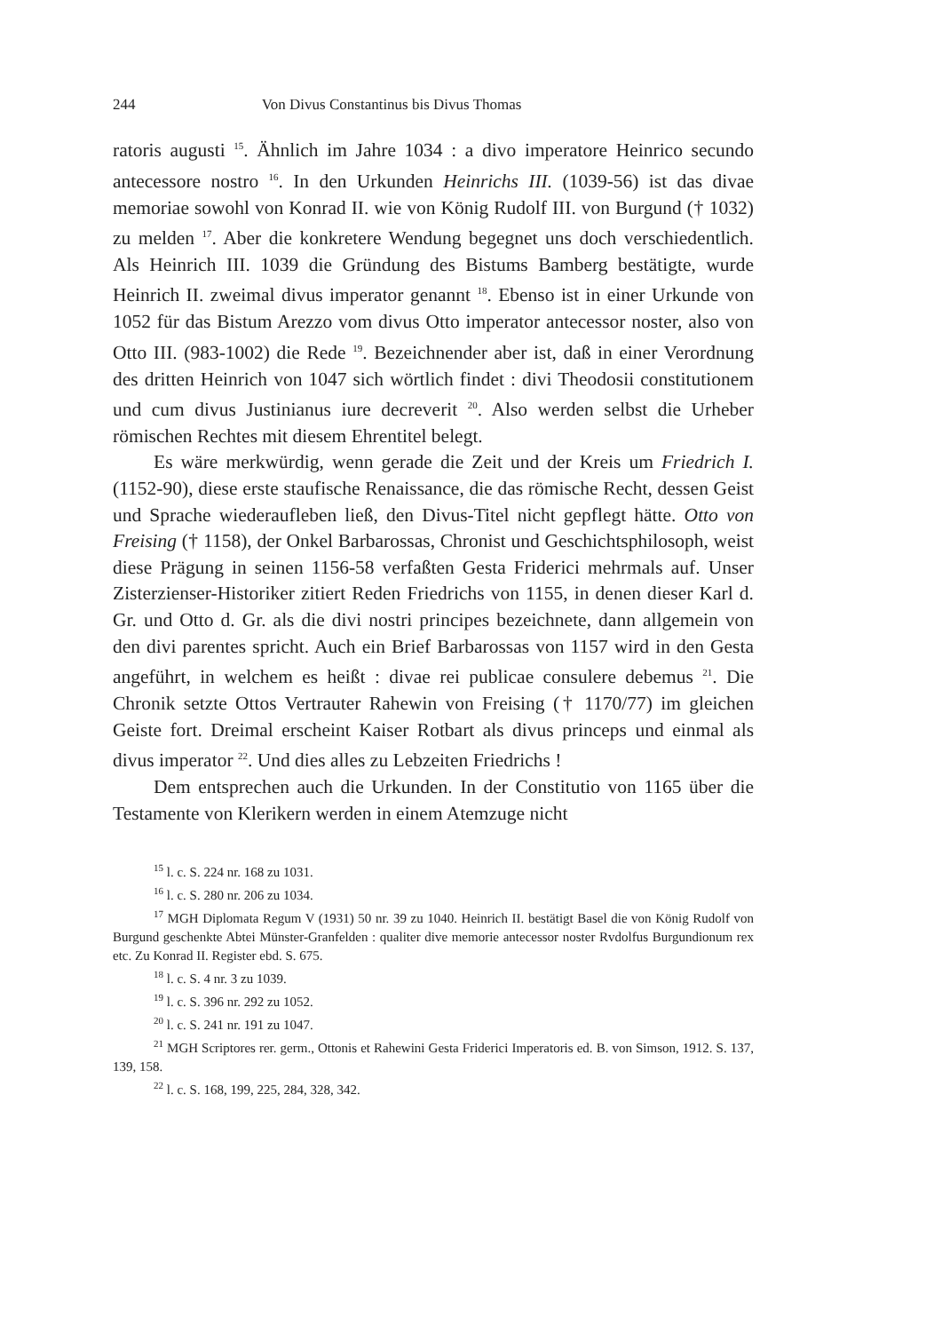244 Von Divus Constantinus bis Divus Thomas
ratoris augusti <sup>15</sup>. Ähnlich im Jahre 1034 : a divo imperatore Heinrico secundo antecessore nostro <sup>16</sup>. In den Urkunden Heinrichs III. (1039-56) ist das divae memoriae sowohl von Konrad II. wie von König Rudolf III. von Burgund († 1032) zu melden <sup>17</sup>. Aber die konkretere Wendung begegnet uns doch verschiedentlich. Als Heinrich III. 1039 die Gründung des Bistums Bamberg bestätigte, wurde Heinrich II. zweimal divus imperator genannt <sup>18</sup>. Ebenso ist in einer Urkunde von 1052 für das Bistum Arezzo vom divus Otto imperator antecessor noster, also von Otto III. (983-1002) die Rede <sup>19</sup>. Bezeichnender aber ist, daß in einer Verordnung des dritten Heinrich von 1047 sich wörtlich findet : divi Theodosii constitutionem und cum divus Justinianus iure decreverit <sup>20</sup>. Also werden selbst die Urheber römischen Rechtes mit diesem Ehrentitel belegt.
Es wäre merkwürdig, wenn gerade die Zeit und der Kreis um Friedrich I. (1152-90), diese erste staufische Renaissance, die das römische Recht, dessen Geist und Sprache wiederaufleben ließ, den Divus-Titel nicht gepflegt hätte. Otto von Freising († 1158), der Onkel Barbarossas, Chronist und Geschichtsphilosoph, weist diese Prägung in seinen 1156-58 verfaßten Gesta Friderici mehrmals auf. Unser Zisterzienser-Historiker zitiert Reden Friedrichs von 1155, in denen dieser Karl d. Gr. und Otto d. Gr. als die divi nostri principes bezeichnete, dann allgemein von den divi parentes spricht. Auch ein Brief Barbarossas von 1157 wird in den Gesta angeführt, in welchem es heißt : divae rei publicae consulere debemus <sup>21</sup>. Die Chronik setzte Ottos Vertrauter Rahewin von Freising († 1170/77) im gleichen Geiste fort. Dreimal erscheint Kaiser Rotbart als divus princeps und einmal als divus imperator <sup>22</sup>. Und dies alles zu Lebzeiten Friedrichs !
Dem entsprechen auch die Urkunden. In der Constitutio von 1165 über die Testamente von Klerikern werden in einem Atemzuge nicht
<sup>15</sup> l. c. S. 224 nr. 168 zu 1031.
<sup>16</sup> l. c. S. 280 nr. 206 zu 1034.
<sup>17</sup> MGH Diplomata Regum V (1931) 50 nr. 39 zu 1040. Heinrich II. bestätigt Basel die von König Rudolf von Burgund geschenkte Abtei Münster-Granfelden : qualiter dive memorie antecessor noster Rvdolfus Burgundionum rex etc. Zu Konrad II. Register ebd. S. 675.
<sup>18</sup> l. c. S. 4 nr. 3 zu 1039.
<sup>19</sup> l. c. S. 396 nr. 292 zu 1052.
<sup>20</sup> l. c. S. 241 nr. 191 zu 1047.
<sup>21</sup> MGH Scriptores rer. germ., Ottonis et Rahewini Gesta Friderici Imperatoris ed. B. von Simson, 1912. S. 137, 139, 158.
<sup>22</sup> l. c. S. 168, 199, 225, 284, 328, 342.